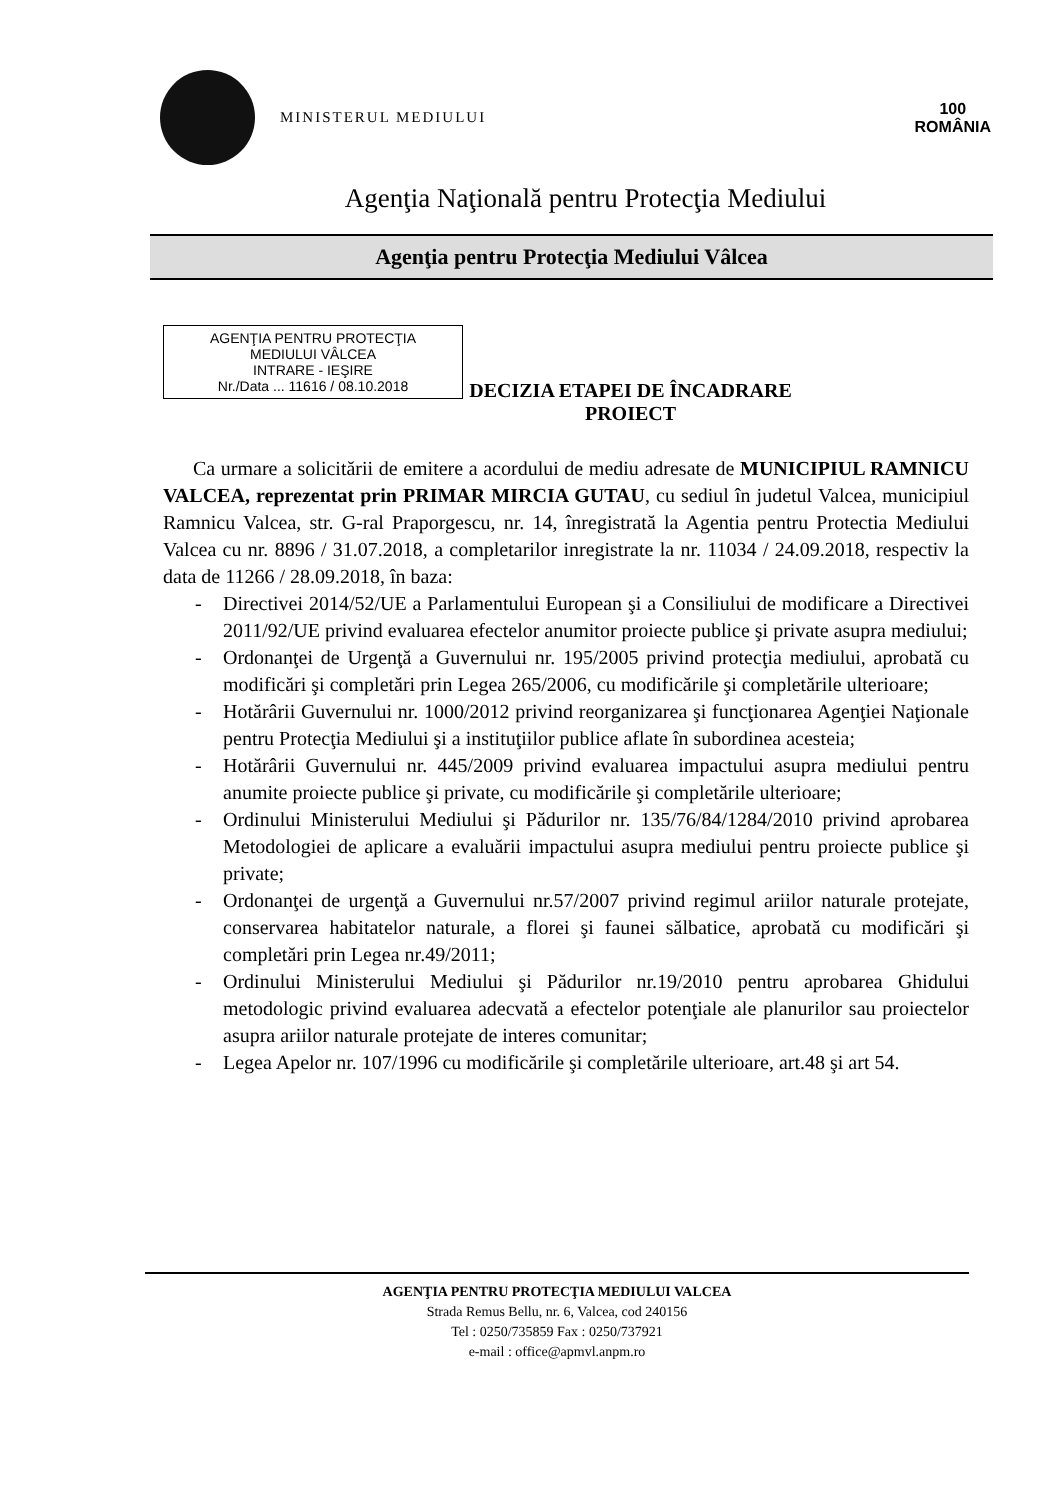MINISTERUL MEDIULUI
100
ROMÂNIA
Agenţia Naţională pentru Protecţia Mediului
Agenţia pentru Protecţia Mediului Vâlcea
AGENŢIA PENTRU PROTECŢIA
MEDIULUI VÂLCEA
INTRARE - IEŞIRE
Nr./Data ... 11616 / 08.10.2018
DECIZIA ETAPEI DE ÎNCADRARE
PROIECT
Ca urmare a solicitării de emitere a acordului de mediu adresate de MUNICIPIUL RAMNICU VALCEA, reprezentat prin PRIMAR MIRCIA GUTAU, cu sediul în judetul Valcea, municipiul Ramnicu Valcea, str. G-ral Praporgescu, nr. 14, înregistrată la Agentia pentru Protectia Mediului Valcea cu nr. 8896 / 31.07.2018, a completarilor inregistrate la nr. 11034 / 24.09.2018, respectiv la data de 11266 / 28.09.2018, în baza:
- Directivei 2014/52/UE a Parlamentului European şi a Consiliului de modificare a Directivei 2011/92/UE privind evaluarea efectelor anumitor proiecte publice şi private asupra mediului;
- Ordonanţei de Urgenţă a Guvernului nr. 195/2005 privind protecţia mediului, aprobată cu modificări şi completări prin Legea 265/2006, cu modificările şi completările ulterioare;
- Hotărârii Guvernului nr. 1000/2012 privind reorganizarea şi funcţionarea Agenţiei Naţionale pentru Protecţia Mediului şi a instituţiilor publice aflate în subordinea acesteia;
- Hotărârii Guvernului nr. 445/2009 privind evaluarea impactului asupra mediului pentru anumite proiecte publice şi private, cu modificările şi completările ulterioare;
- Ordinului Ministerului Mediului şi Pădurilor nr. 135/76/84/1284/2010 privind aprobarea Metodologiei de aplicare a evaluării impactului asupra mediului pentru proiecte publice şi private;
- Ordonanţei de urgenţă a Guvernului nr.57/2007 privind regimul ariilor naturale protejate, conservarea habitatelor naturale, a florei şi faunei sălbatice, aprobată cu modificări şi completări prin Legea nr.49/2011;
- Ordinului Ministerului Mediului şi Pădurilor nr.19/2010 pentru aprobarea Ghidului metodologic privind evaluarea adecvată a efectelor potenţiale ale planurilor sau proiectelor asupra ariilor naturale protejate de interes comunitar;
- Legea Apelor nr. 107/1996 cu modificările şi completările ulterioare, art.48 şi art 54.
AGENŢIA PENTRU PROTECŢIA MEDIULUI VALCEA
Strada Remus Bellu, nr. 6, Valcea, cod 240156
Tel : 0250/735859 Fax : 0250/737921
e-mail : office@apmvl.anpm.ro